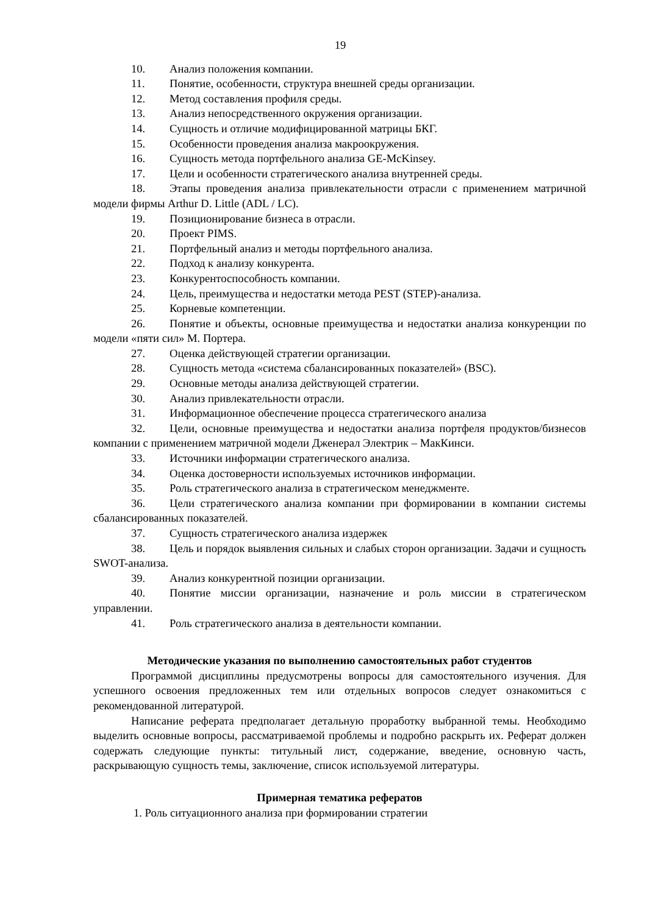19
10. Анализ положения компании.
11. Понятие, особенности, структура внешней среды организации.
12. Метод составления профиля среды.
13. Анализ непосредственного окружения организации.
14. Сущность и отличие модифицированной матрицы БКГ.
15. Особенности проведения анализа макроокружения.
16. Сущность метода портфельного анализа GE-McKinsey.
17. Цели и особенности стратегического анализа внутренней среды.
18. Этапы проведения анализа привлекательности отрасли с применением матричной модели фирмы Arthur D. Little (ADL / LC).
19. Позиционирование бизнеса в отрасли.
20. Проект PIMS.
21. Портфельный анализ и методы портфельного анализа.
22. Подход к анализу конкурента.
23. Конкурентоспособность компании.
24. Цель, преимущества и недостатки метода PEST (STEP)-анализа.
25. Корневые компетенции.
26. Понятие и объекты, основные преимущества и недостатки анализа конкуренции по модели «пяти сил» М. Портера.
27. Оценка действующей стратегии организации.
28. Сущность метода «система сбалансированных показателей» (BSC).
29. Основные методы анализа действующей стратегии.
30. Анализ привлекательности отрасли.
31. Информационное обеспечение процесса стратегического анализа
32. Цели, основные преимущества и недостатки анализа портфеля продуктов/бизнесов компании с применением матричной модели Дженерал Электрик – МакКинси.
33. Источники информации стратегического анализа.
34. Оценка достоверности используемых источников информации.
35. Роль стратегического анализа в стратегическом менеджменте.
36. Цели стратегического анализа компании при формировании в компании системы сбалансированных показателей.
37. Сущность стратегического анализа издержек
38. Цель и порядок выявления сильных и слабых сторон организации. Задачи и сущность SWOT-анализа.
39. Анализ конкурентной позиции организации.
40. Понятие миссии организации, назначение и роль миссии в стратегическом управлении.
41. Роль стратегического анализа в деятельности компании.
Методические указания по выполнению самостоятельных работ студентов
Программой дисциплины предусмотрены вопросы для самостоятельного изучения. Для успешного освоения предложенных тем или отдельных вопросов следует ознакомиться с рекомендованной литературой.
Написание реферата предполагает детальную проработку выбранной темы. Необходимо выделить основные вопросы, рассматриваемой проблемы и подробно раскрыть их. Реферат должен содержать следующие пункты: титульный лист, содержание, введение, основную часть, раскрывающую сущность темы, заключение, список используемой литературы.
Примерная тематика рефератов
1. Роль ситуационного анализа при формировании стратегии